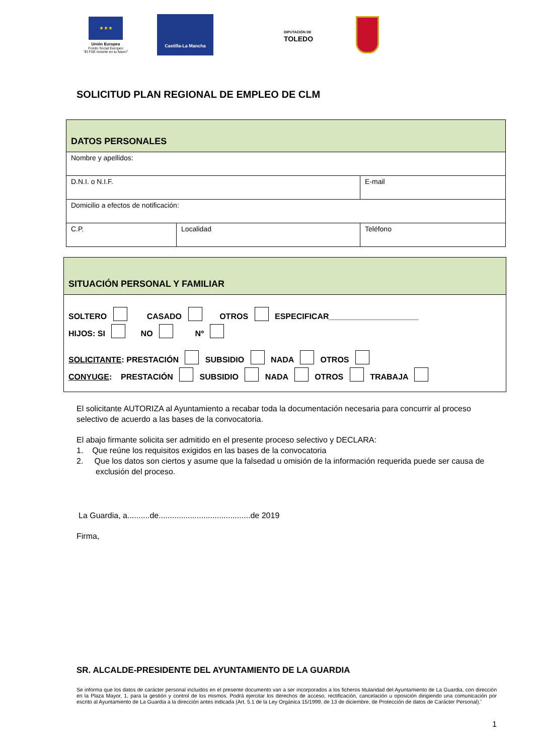★★★
Unión Europea
Fondo Social Europeo
"El FSE invierte en tu futuro"
Castilla-La Mancha
DIPUTACIÓN DE
TOLEDO
SOLICITUD PLAN REGIONAL DE EMPLEO DE CLM
| DATOS PERSONALES | | |
| Nombre y apellidos: | | |
| D.N.I. o N.I.F. | | E-mail |
| Domicilio a efectos de notificación: | | |
| C.P. | Localidad | Teléfono |
| SITUACIÓN PERSONAL Y FAMILIAR |
| SOLTERO CASADO OTROS ESPECIFICAR____________________ HIJOS: SI NO Nº SOLICITANTE : PRESTACIÓN SUBSIDIO NADA OTROS CONYUGE : PRESTACIÓN SUBSIDIO NADA OTROS TRABAJA |
El solicitante AUTORIZA al Ayuntamiento a recabar toda la documentación necesaria para concurrir al proceso selectivo de acuerdo a las bases de la convocatoria.
El abajo firmante solicita ser admitido en el presente proceso selectivo y DECLARA:
1. Que reúne los requisitos exigidos en las bases de la convocatoria
2. Que los datos son ciertos y asume que la falsedad u omisión de la información requerida puede ser causa de exclusión del proceso.
La Guardia, a..........de.........................................de 2019
Firma,
SR. ALCALDE-PRESIDENTE DEL AYUNTAMIENTO DE LA GUARDIA
Se informa que los datos de carácter personal incluidos en el presente documento van a ser incorporados a los ficheros titularidad del Ayuntamiento de La Guardia, con dirección en la Plaza Mayor, 1, para la gestión y control de los mismos. Podrá ejercitar los derechos de acceso, rectificación, cancelación u oposición dirigiendo una comunicación por escrito al Ayuntamiento de La Guardia a la dirección antes indicada (Art. 5.1 de la Ley Orgánica 15/1999, de 13 de diciembre, de Protección de datos de Carácter Personal).'
1